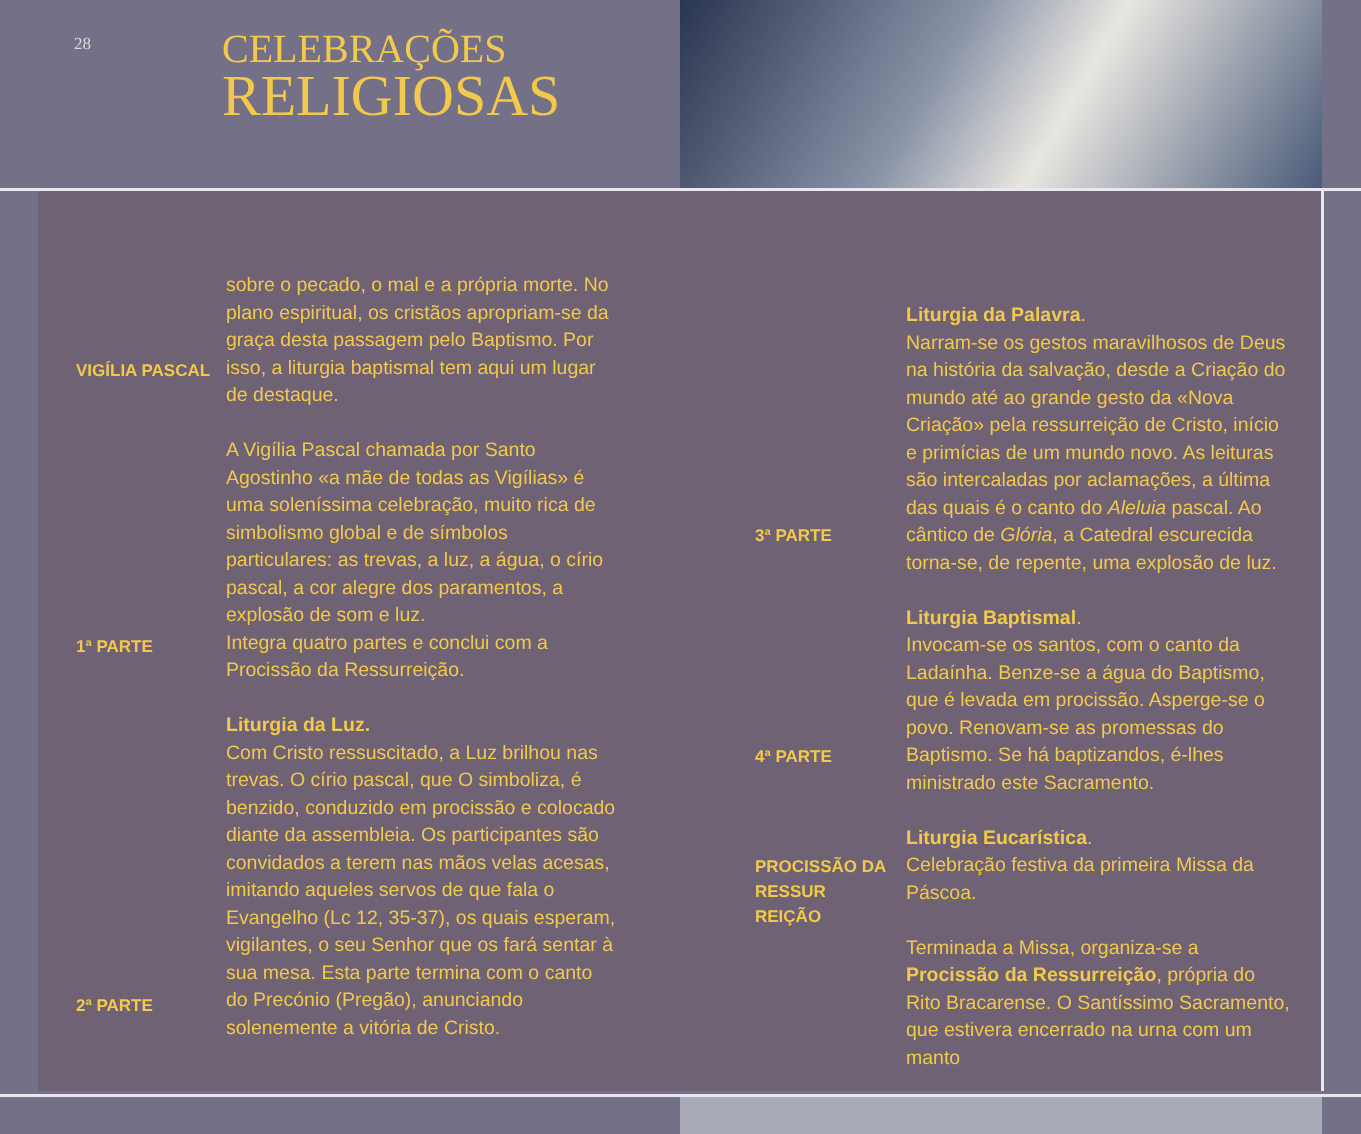28
CELEBRAÇÕES
RELIGIOSAS
sobre o pecado, o mal e a própria morte. No plano espiritual, os cristãos apropriam-se da graça desta passagem pelo Baptismo. Por isso, a liturgia baptismal tem aqui um lugar de destaque.
A Vigília Pascal chamada por Santo Agostinho «a mãe de todas as Vigílias» é uma soleníssima celebração, muito rica de simbolismo global e de símbolos particulares: as trevas, a luz, a água, o círio pascal, a cor alegre dos paramentos, a explosão de som e luz.
Integra quatro partes e conclui com a Procissão da Ressurreição.
Liturgia da Luz.
Com Cristo ressuscitado, a Luz brilhou nas trevas. O círio pascal, que O simboliza, é benzido, conduzido em procissão e colocado diante da assembleia. Os participantes são convidados a terem nas mãos velas acesas, imitando aqueles servos de que fala o Evangelho (Lc 12, 35-37), os quais esperam, vigilantes, o seu Senhor que os fará sentar à sua mesa. Esta parte termina com o canto do Precónio (Pregão), anunciando solenemente a vitória de Cristo.
VIGÍLIA PASCAL
1ª PARTE
2ª PARTE
Liturgia da Palavra.
Narram-se os gestos maravilhosos de Deus na história da salvação, desde a Criação do mundo até ao grande gesto da «Nova Criação» pela ressurreição de Cristo, início e primícias de um mundo novo. As leituras são intercaladas por aclamações, a última das quais é o canto do Aleluia pascal. Ao cântico de Glória, a Catedral escurecida torna-se, de repente, uma explosão de luz.
Liturgia Baptismal.
Invocam-se os santos, com o canto da Ladaínha. Benze-se a água do Baptismo, que é levada em procissão. Asperge-se o povo. Renovam-se as promessas do Baptismo. Se há baptizandos, é-lhes ministrado este Sacramento.
Liturgia Eucarística.
Celebração festiva da primeira Missa da Páscoa.
Terminada a Missa, organiza-se a Procissão da Ressurreição, própria do Rito Bracarense. O Santíssimo Sacramento, que estivera encerrado na urna com um manto
3ª PARTE
4ª PARTE
PROCISSÃO DA
RESSUR
REIÇÃO